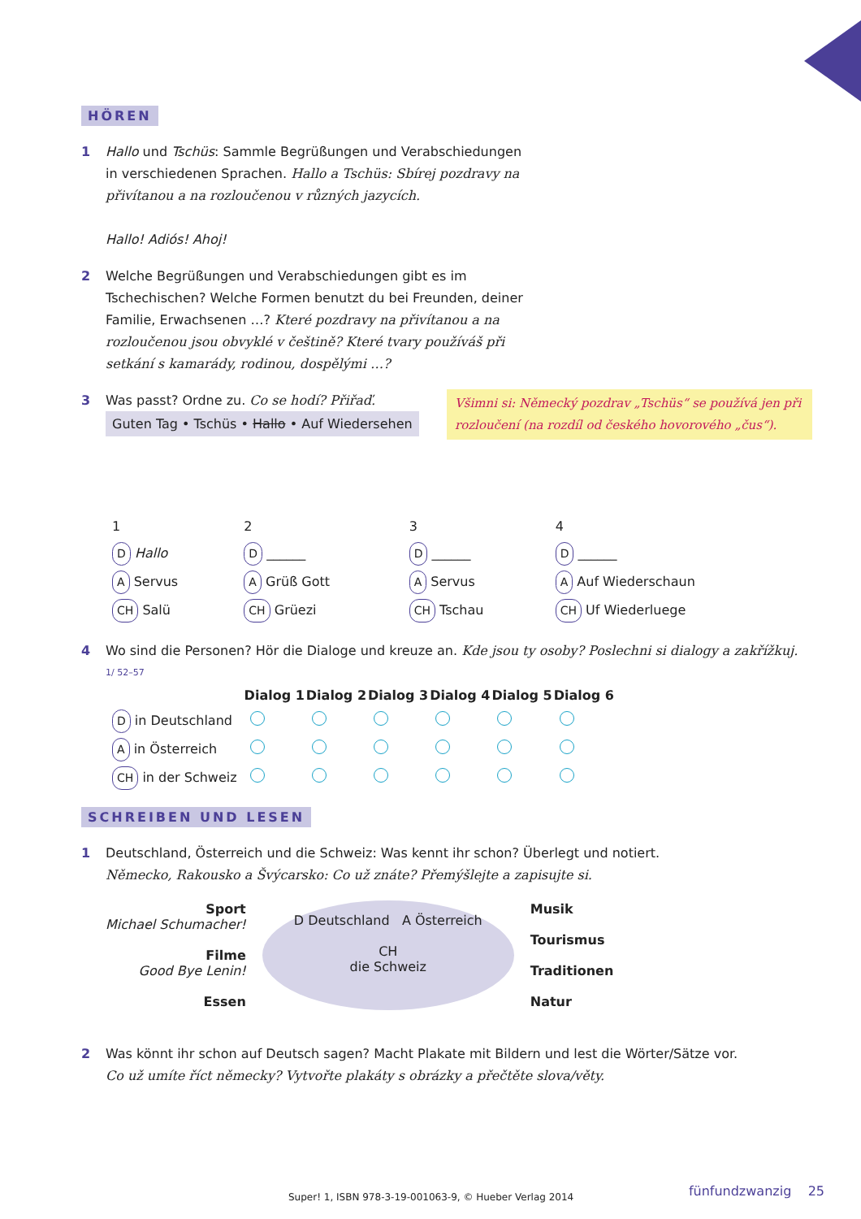HÖREN
1 Hallo und Tschüs: Sammle Begrüßungen und Verabschiedungen in verschiedenen Sprachen. Hallo a Tschüs: Sbírej pozdravy na přivítanou a na rozloučenou v různých jazycích.
Hallo! Adiós! Ahoj!
2 Welche Begrüßungen und Verabschiedungen gibt es im Tschechischen? Welche Formen benutzt du bei Freunden, deiner Familie, Erwachsenen …? Které pozdravy na přivítanou a na rozloučenou jsou obvyklé v češtině? Které tvary používáš při setkání s kamarády, rodinou, dospělými …?
3 Was passt? Ordne zu. Co se hodí? Přiřaď.
Guten Tag • Tschüs • Hallo • Auf Wiedersehen
Všimni si: Německý pozdrav „Tschüs“ se používá jen při rozloučení (na rozdíl od českého hovorového „čus“).
| 1 | 2 | 3 | 4 |
| D Hallo | D ______ | D ______ | D ______ |
| A Servus | A Grüß Gott | A Servus | A Auf Wiederschaun |
| CH Salü | CH Grüezi | CH Tschau | CH Uf Wiederluege |
4 Wo sind die Personen? Hör die Dialoge und kreuze an. Kde jsou ty osoby? Poslechni si dialogy a zakřížkuj.
1/ 52–57
| | Dialog 1 | Dialog 2 | Dialog 3 | Dialog 4 | Dialog 5 | Dialog 6 |
| --- | --- | --- | --- | --- | --- | --- |
| D in Deutschland | | | | | | |
| A in Österreich | | | | | | |
| CH in der Schweiz | | | | | | |
SCHREIBEN UND LESEN
1 Deutschland, Österreich und die Schweiz: Was kennt ihr schon? Überlegt und notiert.
Německo, Rakousko a Švýcarsko: Co už znáte? Přemýšlejte a zapisujte si.
Sport
Michael Schumacher!
Filme
Good Bye Lenin!
Essen
D Deutschland A Österreich
CH
die Schweiz
Musik
Tourismus
Traditionen
Natur
2 Was könnt ihr schon auf Deutsch sagen? Macht Plakate mit Bildern und lest die Wörter/Sätze vor.
Co už umíte říct německy? Vytvořte plakáty s obrázky a přečtěte slova/věty.
Super! 1, ISBN 978-3-19-001063-9, © Hueber Verlag 2014
fünfundzwanzig 25